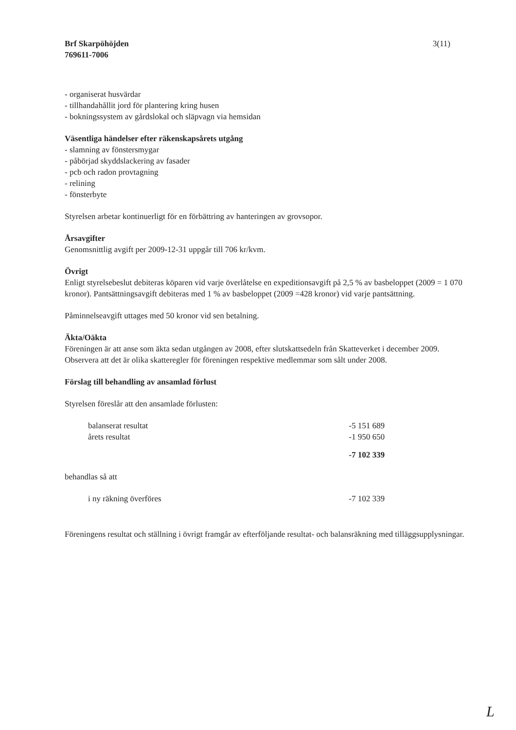Brf Skarpöhöjden
769611-7006
3(11)
- organiserat husvärdar
- tillhandahållit jord för plantering kring husen
- bokningssystem av gårdslokal och släpvagn via hemsidan
Väsentliga händelser efter räkenskapsårets utgång
- slamning av fönstersmygar
- påbörjad skyddslackering av fasader
- pcb och radon provtagning
- relining
- fönsterbyte
Styrelsen arbetar kontinuerligt för en förbättring av hanteringen av grovsopor.
Årsavgifter
Genomsnittlig avgift per 2009-12-31 uppgår till 706 kr/kvm.
Övrigt
Enligt styrelsebeslut debiteras köparen vid varje överlåtelse en expeditionsavgift på 2,5 % av basbeloppet (2009 = 1 070 kronor). Pantsättningsavgift debiteras med 1 % av basbeloppet (2009 =428 kronor) vid varje pantsättning.
Påminnelseavgift uttages med 50 kronor vid sen betalning.
Äkta/Oäkta
Föreningen är att anse som äkta sedan utgången av 2008, efter slutskattsedeln från Skatteverket i december 2009. Observera att det är olika skatteregler för föreningen respektive medlemmar som sålt under 2008.
Förslag till behandling av ansamlad förlust
Styrelsen föreslår att den ansamlade förlusten:
| balanserat resultat | -5 151 689 |
| årets resultat | -1 950 650 |
| | -7 102 339 |
behandlas så att
| i ny räkning överföres | -7 102 339 |
Föreningens resultat och ställning i övrigt framgår av efterföljande resultat- och balansräkning med tilläggsupplysningar.
L